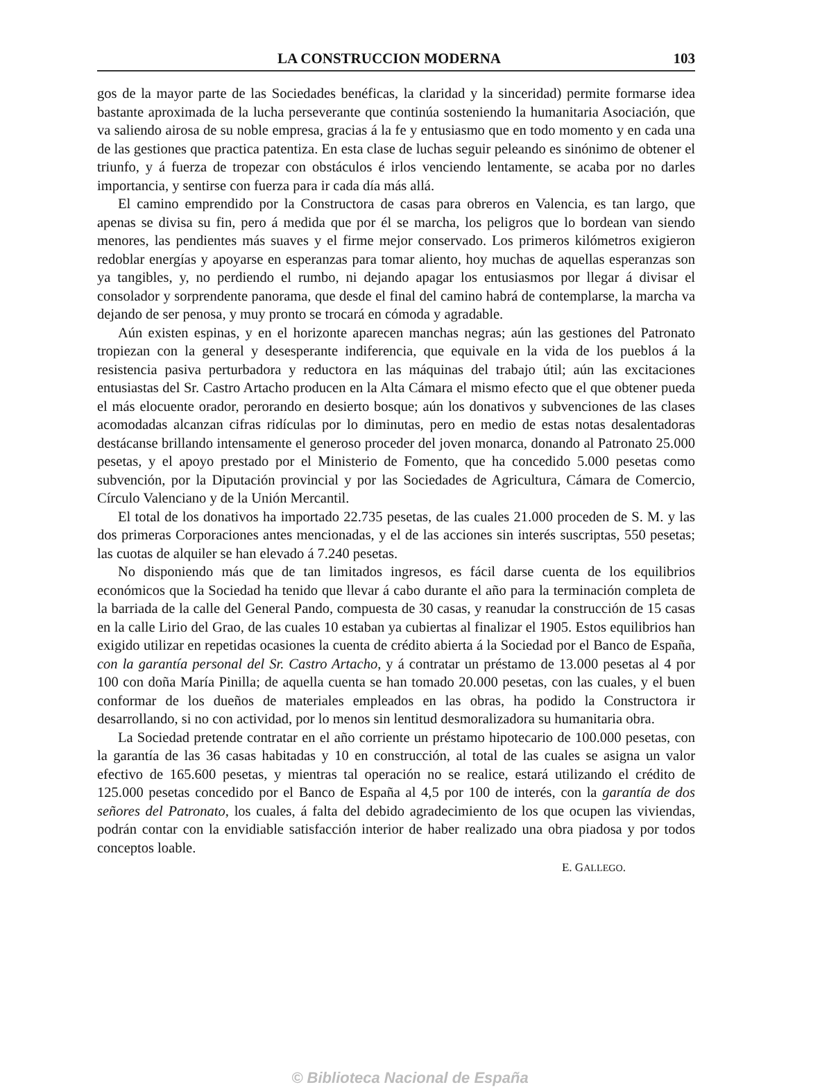LA CONSTRUCCION MODERNA 103
gos de la mayor parte de las Sociedades benéficas, la claridad y la sinceridad) permite formarse idea bastante aproximada de la lucha perseverante que continúa sosteniendo la humanitaria Asociación, que va saliendo airosa de su noble empresa, gracias á la fe y entusiasmo que en todo momento y en cada una de las gestiones que practica patentiza. En esta clase de luchas seguir peleando es sinónimo de obtener el triunfo, y á fuerza de tropezar con obstáculos é irlos venciendo lentamente, se acaba por no darles importancia, y sentirse con fuerza para ir cada día más allá.
El camino emprendido por la Constructora de casas para obreros en Valencia, es tan largo, que apenas se divisa su fin, pero á medida que por él se marcha, los peligros que lo bordean van siendo menores, las pendientes más suaves y el firme mejor conservado. Los primeros kilómetros exigieron redoblar energías y apoyarse en esperanzas para tomar aliento, hoy muchas de aquellas esperanzas son ya tangibles, y, no perdiendo el rumbo, ni dejando apagar los entusiasmos por llegar á divisar el consolador y sorprendente panorama, que desde el final del camino habrá de contemplarse, la marcha va dejando de ser penosa, y muy pronto se trocará en cómoda y agradable.
Aún existen espinas, y en el horizonte aparecen manchas negras; aún las gestiones del Patronato tropiezan con la general y desesperante indiferencia, que equivale en la vida de los pueblos á la resistencia pasiva perturbadora y reductora en las máquinas del trabajo útil; aún las excitaciones entusiastas del Sr. Castro Artacho producen en la Alta Cámara el mismo efecto que el que obtener pueda el más elocuente orador, perorando en desierto bosque; aún los donativos y subvenciones de las clases acomodadas alcanzan cifras ridículas por lo diminutas, pero en medio de estas notas desalentadoras destácanse brillando intensamente el generoso proceder del joven monarca, donando al Patronato 25.000 pesetas, y el apoyo prestado por el Ministerio de Fomento, que ha concedido 5.000 pesetas como subvención, por la Diputación provincial y por las Sociedades de Agricultura, Cámara de Comercio, Círculo Valenciano y de la Unión Mercantil.
El total de los donativos ha importado 22.735 pesetas, de las cuales 21.000 proceden de S. M. y las dos primeras Corporaciones antes mencionadas, y el de las acciones sin interés suscriptas, 550 pesetas; las cuotas de alquiler se han elevado á 7.240 pesetas.
No disponiendo más que de tan limitados ingresos, es fácil darse cuenta de los equilibrios económicos que la Sociedad ha tenido que llevar á cabo durante el año para la terminación completa de la barriada de la calle del General Pando, compuesta de 30 casas, y reanudar la construcción de 15 casas en la calle Lirio del Grao, de las cuales 10 estaban ya cubiertas al finalizar el 1905. Estos equilibrios han exigido utilizar en repetidas ocasiones la cuenta de crédito abierta á la Sociedad por el Banco de España, con la garantía personal del Sr. Castro Artacho, y á contratar un préstamo de 13.000 pesetas al 4 por 100 con doña María Pinilla; de aquella cuenta se han tomado 20.000 pesetas, con las cuales, y el buen conformar de los dueños de materiales empleados en las obras, ha podido la Constructora ir desarrollando, si no con actividad, por lo menos sin lentitud desmoralizadora su humanitaria obra.
La Sociedad pretende contratar en el año corriente un préstamo hipotecario de 100.000 pesetas, con la garantía de las 36 casas habitadas y 10 en construcción, al total de las cuales se asigna un valor efectivo de 165.600 pesetas, y mientras tal operación no se realice, estará utilizando el crédito de 125.000 pesetas concedido por el Banco de España al 4,5 por 100 de interés, con la garantía de dos señores del Patronato, los cuales, á falta del debido agradecimiento de los que ocupen las viviendas, podrán contar con la envidiable satisfacción interior de haber realizado una obra piadosa y por todos conceptos loable.
E. GALLEGO.
© Biblioteca Nacional de España